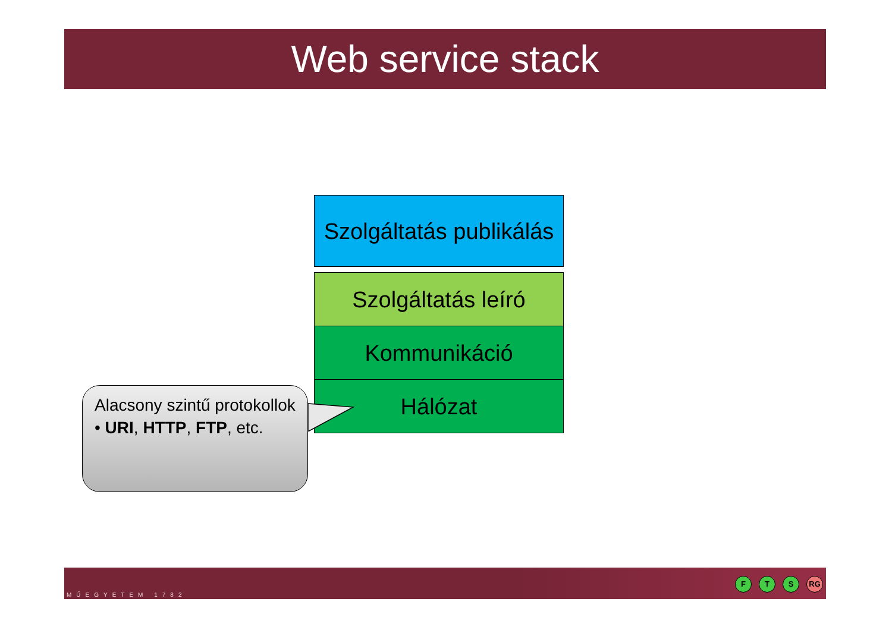Web service stack
Szolgáltatás publikálás
Szolgáltatás leíró
Kommunikáció
Hálózat
Alacsony szintű protokollok
• URI, HTTP, FTP, etc.
MŰEGYETEM 1782
F T S RG